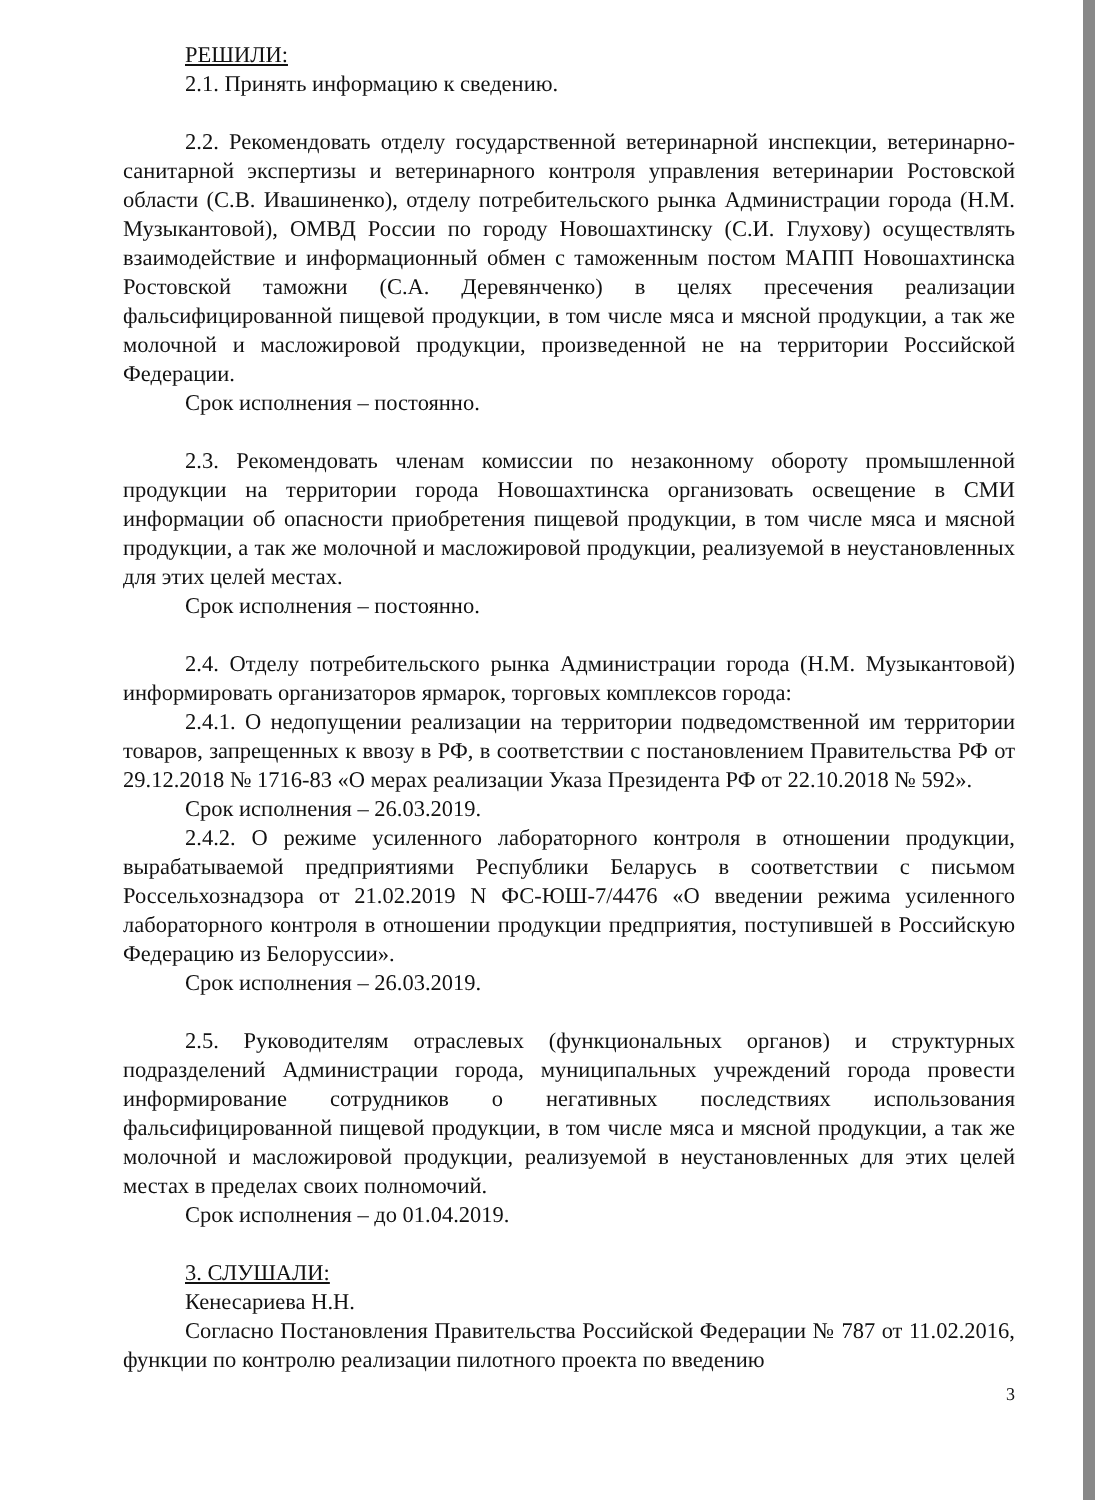РЕШИЛИ:
2.1. Принять информацию к сведению.
2.2. Рекомендовать отделу государственной ветеринарной инспекции, ветеринарно-санитарной экспертизы и ветеринарного контроля управления ветеринарии Ростовской области (С.В. Ивашиненко), отделу потребительского рынка Администрации города (Н.М. Музыкантовой), ОМВД России по городу Новошахтинску (С.И. Глухову) осуществлять взаимодействие и информационный обмен с таможенным постом МАПП Новошахтинска Ростовской таможни (С.А. Деревянченко) в целях пресечения реализации фальсифицированной пищевой продукции, в том числе мяса и мясной продукции, а так же молочной и масложировой продукции, произведенной не на территории Российской Федерации.
Срок исполнения – постоянно.
2.3. Рекомендовать членам комиссии по незаконному обороту промышленной продукции на территории города Новошахтинска организовать освещение в СМИ информации об опасности приобретения пищевой продукции, в том числе мяса и мясной продукции, а так же молочной и масложировой продукции, реализуемой в неустановленных для этих целей местах.
Срок исполнения – постоянно.
2.4. Отделу потребительского рынка Администрации города (Н.М. Музыкантовой) информировать организаторов ярмарок, торговых комплексов города:
2.4.1. О недопущении реализации на территории подведомственной им территории товаров, запрещенных к ввозу в РФ, в соответствии с постановлением Правительства РФ от 29.12.2018 № 1716-83 «О мерах реализации Указа Президента РФ от 22.10.2018 № 592».
Срок исполнения – 26.03.2019.
2.4.2. О режиме усиленного лабораторного контроля в отношении продукции, вырабатываемой предприятиями Республики Беларусь в соответствии с письмом Россельхознадзора от 21.02.2019 N ФС-ЮШ-7/4476 «О введении режима усиленного лабораторного контроля в отношении продукции предприятия, поступившей в Российскую Федерацию из Белоруссии».
Срок исполнения – 26.03.2019.
2.5. Руководителям отраслевых (функциональных органов) и структурных подразделений Администрации города, муниципальных учреждений города провести информирование сотрудников о негативных последствиях использования фальсифицированной пищевой продукции, в том числе мяса и мясной продукции, а так же молочной и масложировой продукции, реализуемой в неустановленных для этих целей местах в пределах своих полномочий.
Срок исполнения – до 01.04.2019.
3. СЛУШАЛИ:
Кенесариева Н.Н.
Согласно Постановления Правительства Российской Федерации № 787 от 11.02.2016, функции по контролю реализации пилотного проекта по введению
3